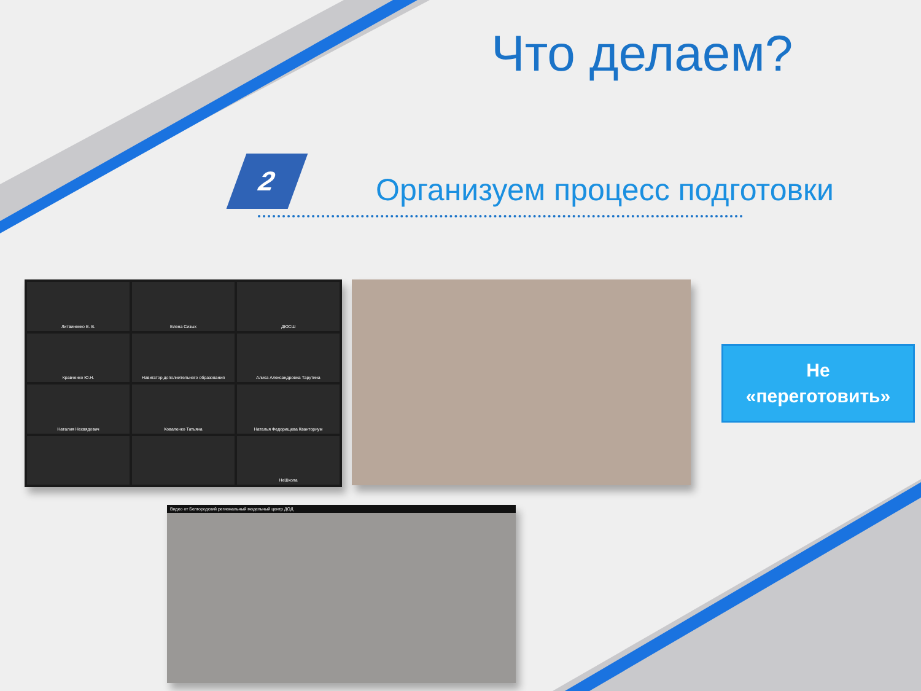Что делаем?
2
Организуем процесс подготовки
Литвиненко Е. В.
Елена Сизых
ДЮСШ
Кравченко Ю.Н.
Навигатор дополнительного образования
Алиса Александровна Тарутина
Наталия Нехвядович
Коваленко Татьяна
Наталья Федорищева Кванториум
НеШкола
Видео от Белгородский региональный модельный центр ДОД
Не
«переготовить»